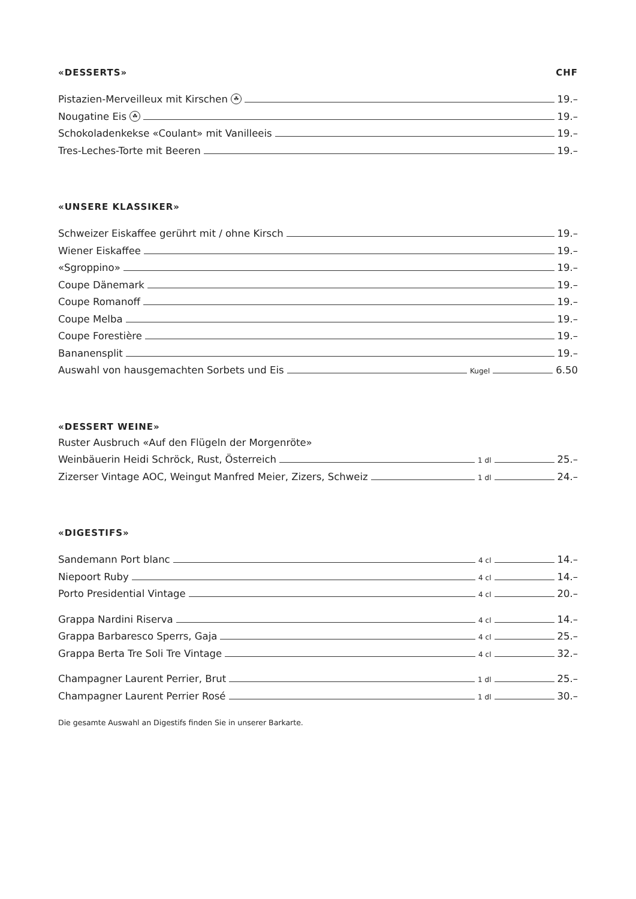«DESSERTS» CHF
Pistazien-Merveilleux mit Kirschen ☘ 19.–
Nougatine Eis ☘ 19.–
Schokoladenkekse «Coulant» mit Vanilleeis 19.–
Tres-Leches-Torte mit Beeren 19.–
«UNSERE KLASSIKER»
Schweizer Eiskaffee gerührt mit / ohne Kirsch 19.–
Wiener Eiskaffee 19.–
«Sgroppino» 19.–
Coupe Dänemark 19.–
Coupe Romanoff 19.–
Coupe Melba 19.–
Coupe Forestière 19.–
Bananensplit 19.–
Auswahl von hausgemachten Sorbets und Eis Kugel 6.50
«DESSERT WEINE»
Ruster Ausbruch «Auf den Flügeln der Morgenröte»
Weinbäuerin Heidi Schröck, Rust, Österreich 1 dl 25.–
Zizerser Vintage AOC, Weingut Manfred Meier, Zizers, Schweiz 1 dl 24.–
«DIGESTIFS»
Sandemann Port blanc 4 cl 14.–
Niepoort Ruby 4 cl 14.–
Porto Presidential Vintage 4 cl 20.–
Grappa Nardini Riserva 4 cl 14.–
Grappa Barbaresco Sperrs, Gaja 4 cl 25.–
Grappa Berta Tre Soli Tre Vintage 4 cl 32.–
Champagner Laurent Perrier, Brut 1 dl 25.–
Champagner Laurent Perrier Rosé 1 dl 30.–
Die gesamte Auswahl an Digestifs finden Sie in unserer Barkarte.